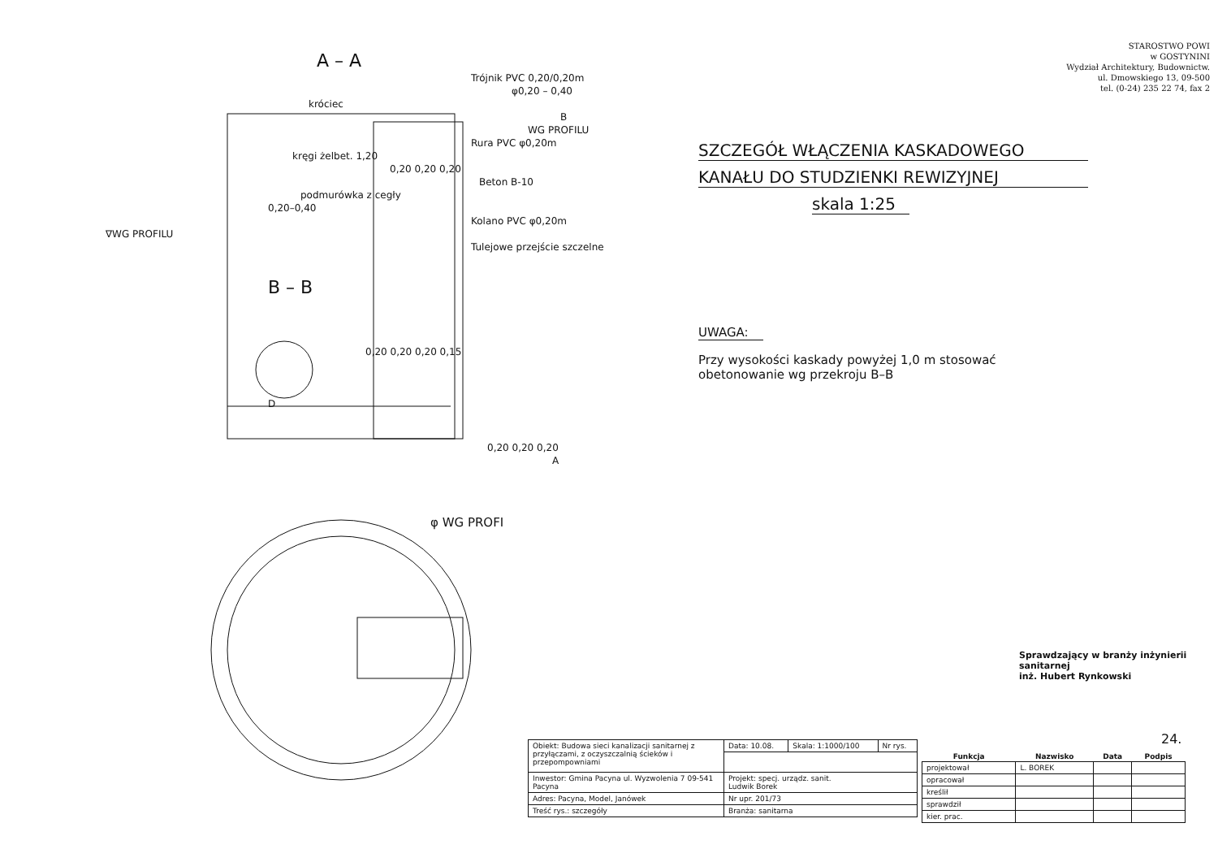STAROSTWO POWI
w GOSTYNINI
Wydział Architektury, Budownictw.
ul. Dmowskiego 13, 09-500
tel. (0-24) 235 22 74, fax 2
A – A
Trójnik PVC 0,20/0,20m
φ0,20 – 0,40
króciec
B
WG PROFILU
Rura PVC φ0,20m
kręgi żelbet. 1,20
0,20 0,20 0,20
Beton B-10
podmurówka z cegły
0,20–0,40
Kolano PVC φ0,20m
∇WG PROFILU
Tulejowe przejście szczelne
B – B
0,20 0,20 0,20 0,15
D
0,20 0,20 0,20
A
φ WG PROFI
SZCZEGÓŁ WŁĄCZENIA KASKADOWEGO
KANAŁU DO STUDZIENKI REWIZYJNEJ
skala 1:25
UWAGA:
Przy wysokości kaskady powyżej 1,0 m stosować obetonowanie wg przekroju B–B
Sprawdzający w branży inżynierii sanitarnej
inż. Hubert Rynkowski
| Obiekt: Budowa sieci kanalizacji sanitarnej z przyłączami, z oczyszczalnią ścieków i przepompowniami | Data: 10.08. | Skala: 1:1000/100 | Nr rys. |
| Inwestor: Gmina Pacyna ul. Wyzwolenia 7 09-541 Pacyna | Projekt: specj. urządz. sanit. Ludwik Borek | | |
| Adres: Pacyna, Model, Janówek | Nr upr. 201/73 | | |
| Treść rys.: szczegóły | Branża: sanitarna | | |
24.
| Funkcja | Nazwisko | Data | Podpis |
| --- | --- | --- | --- |
| projektował | L. BOREK | | |
| opracował | | | |
| kreślił | | | |
| sprawdził | | | |
| kier. prac. | | | |